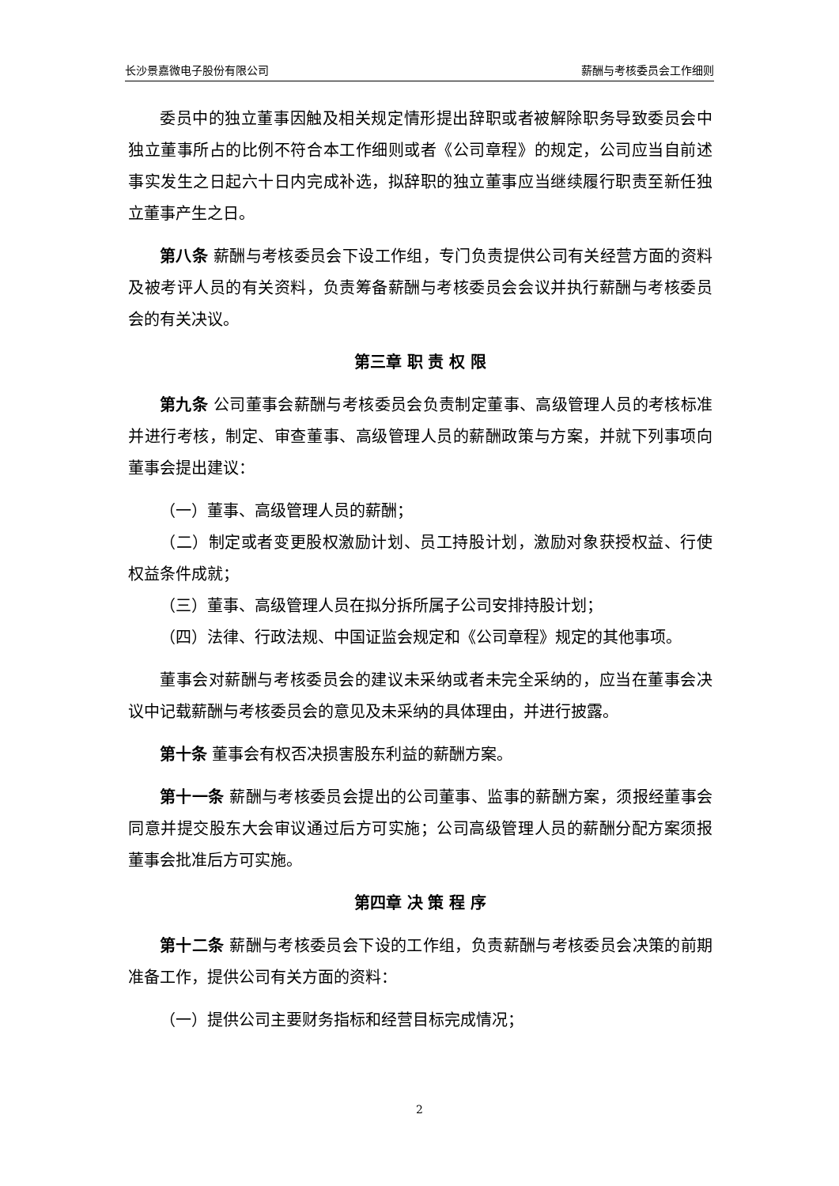长沙景嘉微电子股份有限公司 薪酬与考核委员会工作细则
委员中的独立董事因触及相关规定情形提出辞职或者被解除职务导致委员会中独立董事所占的比例不符合本工作细则或者《公司章程》的规定，公司应当自前述事实发生之日起六十日内完成补选，拟辞职的独立董事应当继续履行职责至新任独立董事产生之日。
第八条 薪酬与考核委员会下设工作组，专门负责提供公司有关经营方面的资料及被考评人员的有关资料，负责筹备薪酬与考核委员会会议并执行薪酬与考核委员会的有关决议。
第三章 职 责 权 限
第九条 公司董事会薪酬与考核委员会负责制定董事、高级管理人员的考核标准并进行考核，制定、审查董事、高级管理人员的薪酬政策与方案，并就下列事项向董事会提出建议：
（一）董事、高级管理人员的薪酬；
（二）制定或者变更股权激励计划、员工持股计划，激励对象获授权益、行使权益条件成就；
（三）董事、高级管理人员在拟分拆所属子公司安排持股计划；
（四）法律、行政法规、中国证监会规定和《公司章程》规定的其他事项。
董事会对薪酬与考核委员会的建议未采纳或者未完全采纳的，应当在董事会决议中记载薪酬与考核委员会的意见及未采纳的具体理由，并进行披露。
第十条 董事会有权否决损害股东利益的薪酬方案。
第十一条 薪酬与考核委员会提出的公司董事、监事的薪酬方案，须报经董事会同意并提交股东大会审议通过后方可实施；公司高级管理人员的薪酬分配方案须报董事会批准后方可实施。
第四章 决 策 程 序
第十二条 薪酬与考核委员会下设的工作组，负责薪酬与考核委员会决策的前期准备工作，提供公司有关方面的资料：
（一）提供公司主要财务指标和经营目标完成情况；
2